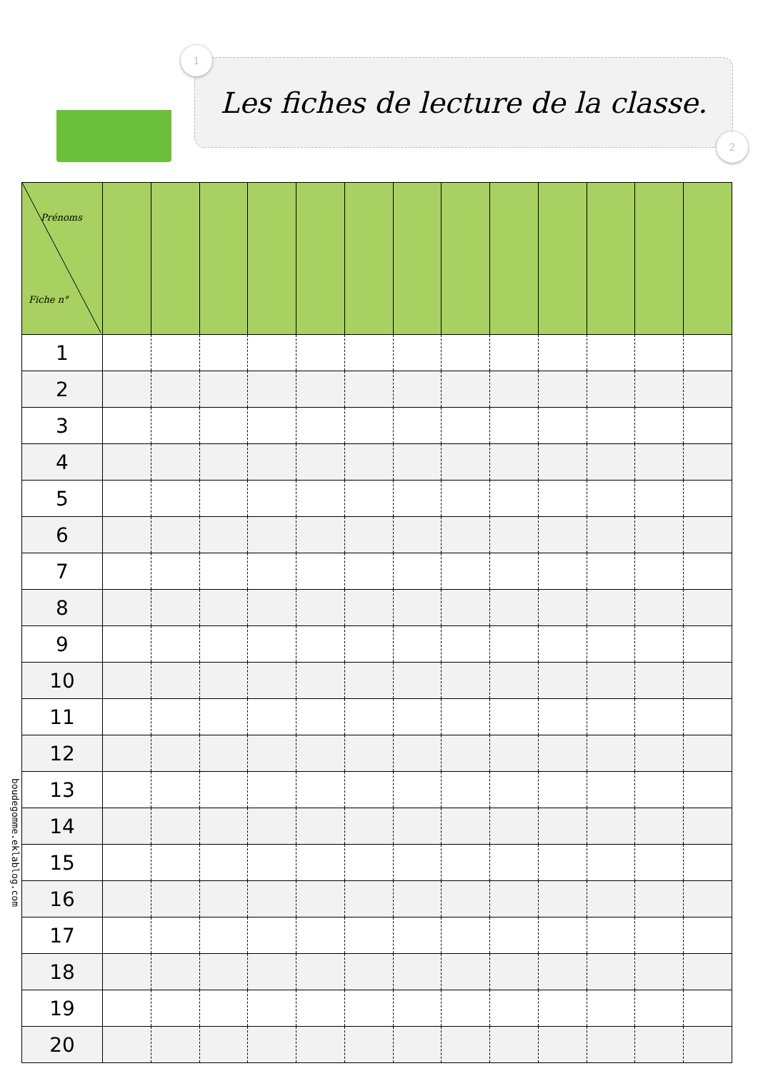1
Les fiches de lecture de la classe.
2
| Prénoms Fiche n° | | | | | | | | | | | | | |
| --- | --- | --- | --- | --- | --- | --- | --- | --- | --- | --- | --- | --- | --- |
| 1 | | | | | | | | | | | | | |
| 2 | | | | | | | | | | | | | |
| 3 | | | | | | | | | | | | | |
| 4 | | | | | | | | | | | | | |
| 5 | | | | | | | | | | | | | |
| 6 | | | | | | | | | | | | | |
| 7 | | | | | | | | | | | | | |
| 8 | | | | | | | | | | | | | |
| 9 | | | | | | | | | | | | | |
| 10 | | | | | | | | | | | | | |
| 11 | | | | | | | | | | | | | |
| 12 | | | | | | | | | | | | | |
| 13 | | | | | | | | | | | | | |
| 14 | | | | | | | | | | | | | |
| 15 | | | | | | | | | | | | | |
| 16 | | | | | | | | | | | | | |
| 17 | | | | | | | | | | | | | |
| 18 | | | | | | | | | | | | | |
| 19 | | | | | | | | | | | | | |
| 20 | | | | | | | | | | | | | |
boudegomme.eklablog.com